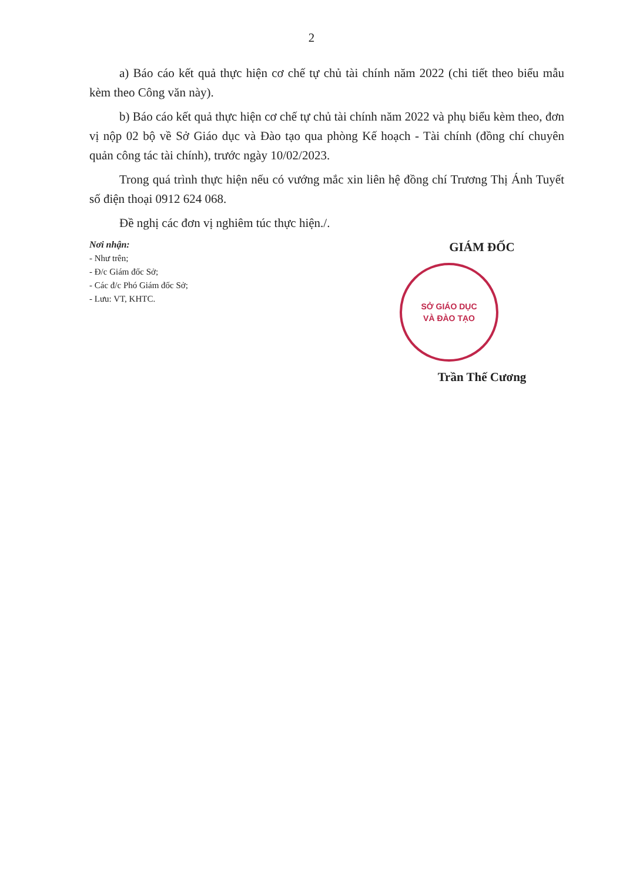2
a) Báo cáo kết quả thực hiện cơ chế tự chủ tài chính năm 2022 (chi tiết theo biểu mẫu kèm theo Công văn này).
b) Báo cáo kết quả thực hiện cơ chế tự chủ tài chính năm 2022 và phụ biểu kèm theo, đơn vị nộp 02 bộ về Sở Giáo dục và Đào tạo qua phòng Kế hoạch - Tài chính (đồng chí chuyên quản công tác tài chính), trước ngày 10/02/2023.
Trong quá trình thực hiện nếu có vướng mắc xin liên hệ đồng chí Trương Thị Ánh Tuyết số điện thoại 0912 624 068.
Đề nghị các đơn vị nghiêm túc thực hiện./.
Nơi nhận:
- Như trên;
- Đ/c Giám đốc Sở;
- Các đ/c Phó Giám đốc Sở;
- Lưu: VT, KHTC.
GIÁM ĐỐC
SỞ GIÁO DỤC
VÀ ĐÀO TẠO
Trần Thế Cương